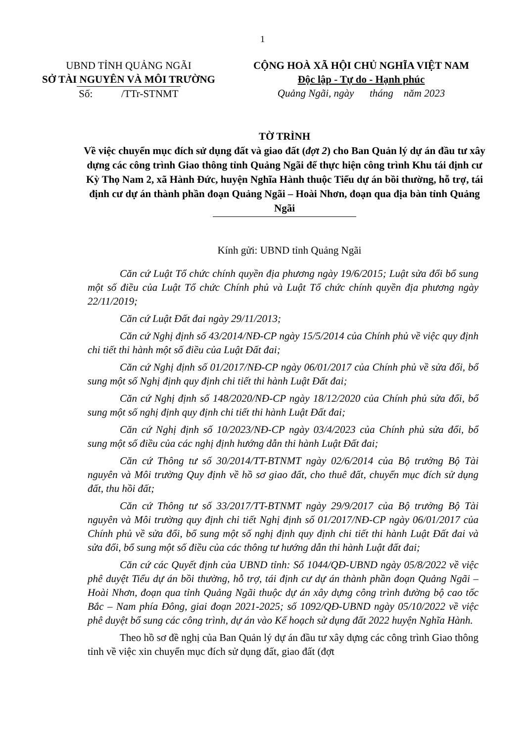1
UBND TỈNH QUẢNG NGÃI
SỞ TÀI NGUYÊN VÀ MÔI TRƯỜNG
Số: /TTr-STNMT
CỘNG HOÀ XÃ HỘI CHỦ NGHĨA VIỆT NAM
Độc lập - Tự do - Hạnh phúc
Quảng Ngãi, ngày tháng năm 2023
TỜ TRÌNH
Về việc chuyển mục đích sử dụng đất và giao đất (đợt 2) cho Ban Quản lý dự án đầu tư xây dựng các công trình Giao thông tỉnh Quảng Ngãi để thực hiện công trình Khu tái định cư Kỳ Thọ Nam 2, xã Hành Đức, huyện Nghĩa Hành thuộc Tiểu dự án bồi thường, hỗ trợ, tái định cư dự án thành phần đoạn Quảng Ngãi – Hoài Nhơn, đoạn qua địa bàn tỉnh Quảng Ngãi
Kính gửi: UBND tỉnh Quảng Ngãi
Căn cứ Luật Tổ chức chính quyền địa phương ngày 19/6/2015; Luật sửa đổi bổ sung một số điều của Luật Tổ chức Chính phủ và Luật Tổ chức chính quyền địa phương ngày 22/11/2019;
Căn cứ Luật Đất đai ngày 29/11/2013;
Căn cứ Nghị định số 43/2014/NĐ-CP ngày 15/5/2014 của Chính phủ về việc quy định chi tiết thi hành một số điều của Luật Đất đai;
Căn cứ Nghị định số 01/2017/NĐ-CP ngày 06/01/2017 của Chính phủ về sửa đổi, bổ sung một số Nghị định quy định chi tiết thi hành Luật Đất đai;
Căn cứ Nghị định số 148/2020/NĐ-CP ngày 18/12/2020 của Chính phủ sửa đổi, bổ sung một số nghị định quy định chi tiết thi hành Luật Đất đai;
Căn cứ Nghị định số 10/2023/NĐ-CP ngày 03/4/2023 của Chính phủ sửa đổi, bổ sung một số điều của các nghị định hướng dẫn thi hành Luật Đất đai;
Căn cứ Thông tư số 30/2014/TT-BTNMT ngày 02/6/2014 của Bộ trưởng Bộ Tài nguyên và Môi trường Quy định về hồ sơ giao đất, cho thuê đất, chuyển mục đích sử dụng đất, thu hồi đất;
Căn cứ Thông tư số 33/2017/TT-BTNMT ngày 29/9/2017 của Bộ trưởng Bộ Tài nguyên và Môi trường quy định chi tiết Nghị định số 01/2017/NĐ-CP ngày 06/01/2017 của Chính phủ về sửa đổi, bổ sung một số nghị định quy định chi tiết thi hành Luật Đất đai và sửa đổi, bổ sung một số điều của các thông tư hướng dẫn thi hành Luật đất đai;
Căn cứ các Quyết định của UBND tỉnh: Số 1044/QĐ-UBND ngày 05/8/2022 về việc phê duyệt Tiểu dự án bồi thường, hỗ trợ, tái định cư dự án thành phần đoạn Quảng Ngãi –Hoài Nhơn, đoạn qua tỉnh Quảng Ngãi thuộc dự án xây dựng công trình đường bộ cao tốc Bắc – Nam phía Đông, giai đoạn 2021-2025; số 1092/QĐ-UBND ngày 05/10/2022 về việc phê duyệt bổ sung các công trình, dự án vào Kế hoạch sử dụng đất 2022 huyện Nghĩa Hành.
Theo hồ sơ đề nghị của Ban Quản lý dự án đầu tư xây dựng các công trình Giao thông tỉnh về việc xin chuyển mục đích sử dụng đất, giao đất (đợt